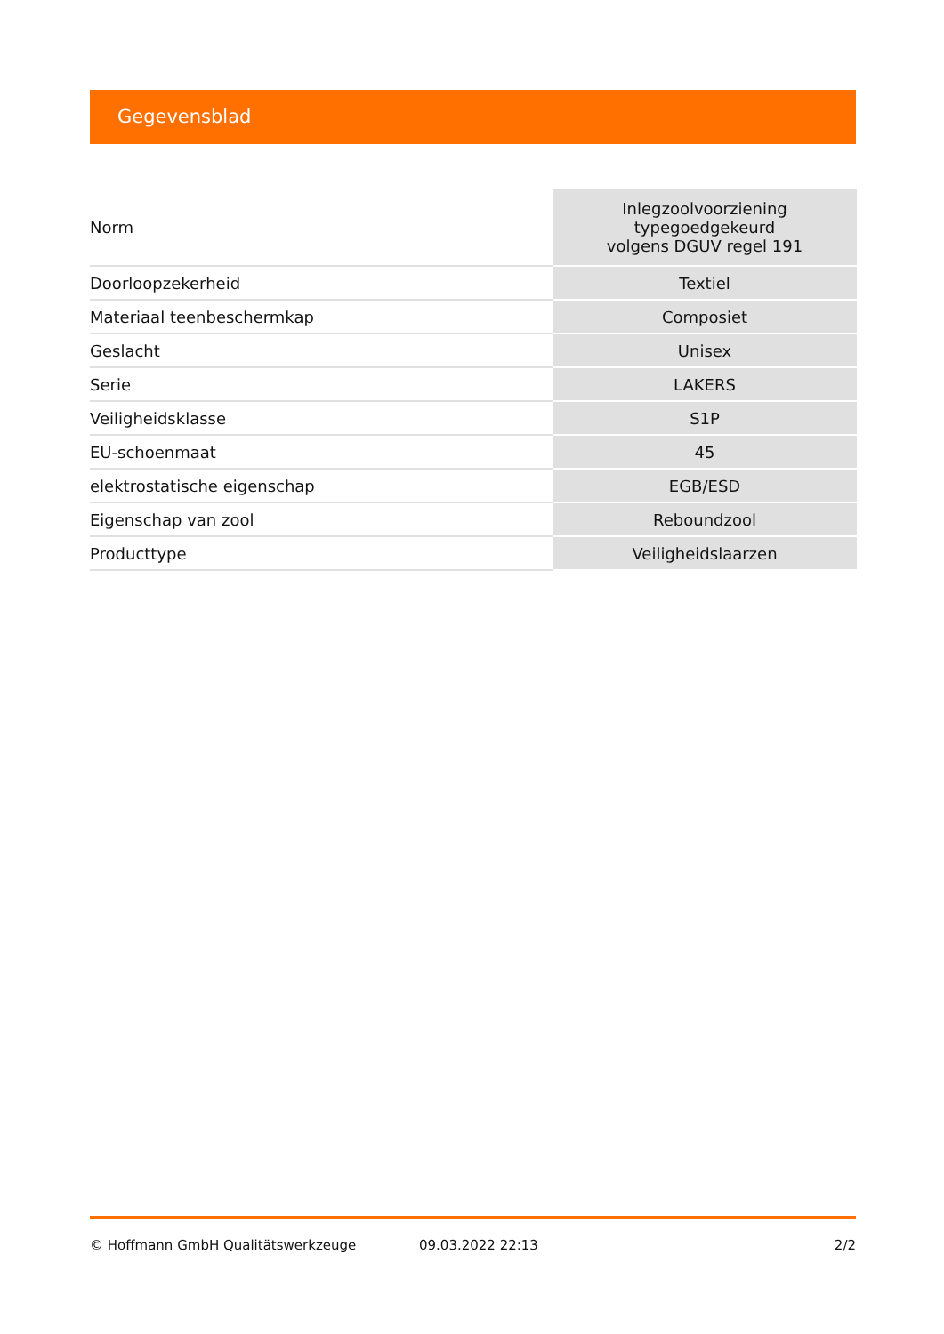Gegevensblad
| Norm | Inlegzoolvoorziening typegoedgekeurd volgens DGUV regel 191 |
| Doorloopzekerheid | Textiel |
| Materiaal teenbeschermkap | Composiet |
| Geslacht | Unisex |
| Serie | LAKERS |
| Veiligheidsklasse | S1P |
| EU-schoenmaat | 45 |
| elektrostatische eigenschap | EGB/ESD |
| Eigenschap van zool | Reboundzool |
| Producttype | Veiligheidslaarzen |
© Hoffmann GmbH Qualitätswerkzeuge 09.03.2022 22:13 2/2